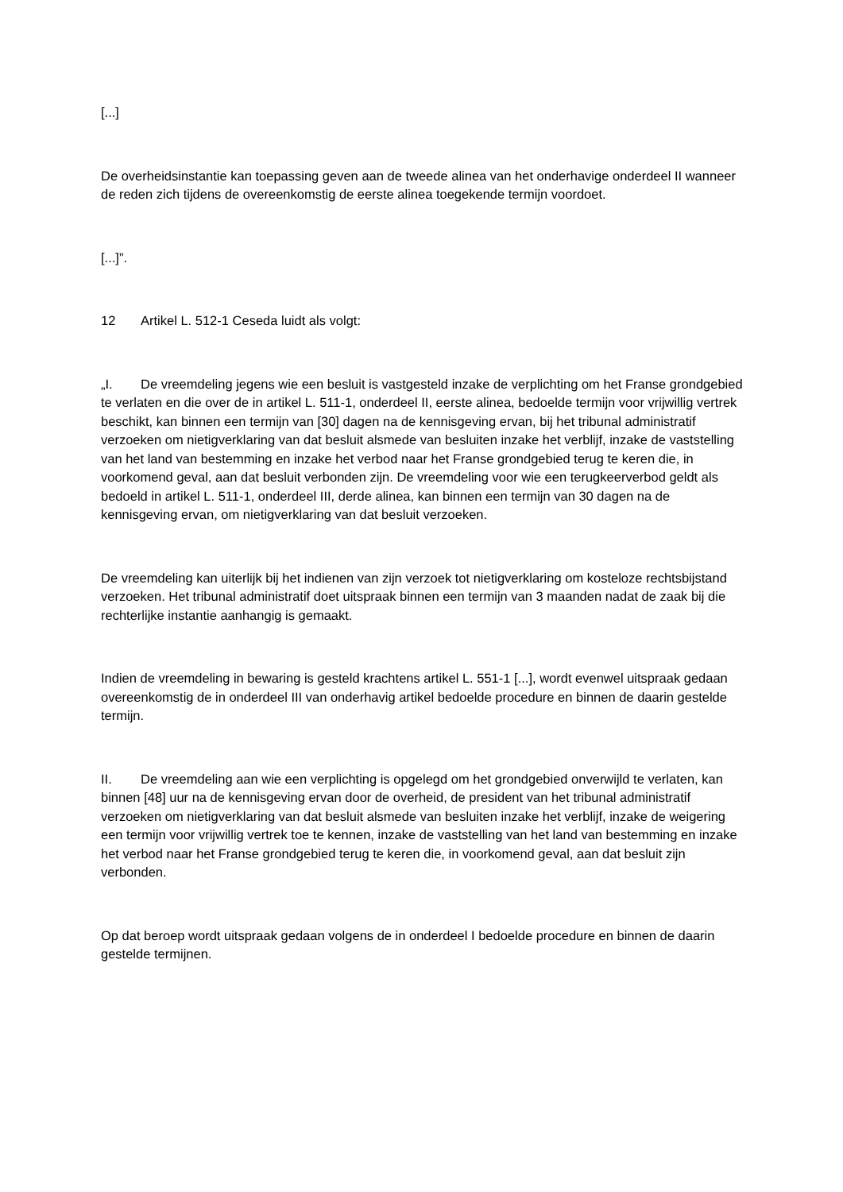[...]
De overheidsinstantie kan toepassing geven aan de tweede alinea van het onderhavige onderdeel II wanneer de reden zich tijdens de overeenkomstig de eerste alinea toegekende termijn voordoet.
[...]”.
12 Artikel L. 512‑1 Ceseda luidt als volgt:
„I. De vreemdeling jegens wie een besluit is vastgesteld inzake de verplichting om het Franse grondgebied te verlaten en die over de in artikel L. 511‑1, onderdeel II, eerste alinea, bedoelde termijn voor vrijwillig vertrek beschikt, kan binnen een termijn van [30] dagen na de kennisgeving ervan, bij het tribunal administratif verzoeken om nietigverklaring van dat besluit alsmede van besluiten inzake het verblijf, inzake de vaststelling van het land van bestemming en inzake het verbod naar het Franse grondgebied terug te keren die, in voorkomend geval, aan dat besluit verbonden zijn. De vreemdeling voor wie een terugkeerverbod geldt als bedoeld in artikel L. 511‑1, onderdeel III, derde alinea, kan binnen een termijn van 30 dagen na de kennisgeving ervan, om nietigverklaring van dat besluit verzoeken.
De vreemdeling kan uiterlijk bij het indienen van zijn verzoek tot nietigverklaring om kosteloze rechtsbijstand verzoeken. Het tribunal administratif doet uitspraak binnen een termijn van 3 maanden nadat de zaak bij die rechterlijke instantie aanhangig is gemaakt.
Indien de vreemdeling in bewaring is gesteld krachtens artikel L. 551‑1 [...], wordt evenwel uitspraak gedaan overeenkomstig de in onderdeel III van onderhavig artikel bedoelde procedure en binnen de daarin gestelde termijn.
II. De vreemdeling aan wie een verplichting is opgelegd om het grondgebied onverwijld te verlaten, kan binnen [48] uur na de kennisgeving ervan door de overheid, de president van het tribunal administratif verzoeken om nietigverklaring van dat besluit alsmede van besluiten inzake het verblijf, inzake de weigering een termijn voor vrijwillig vertrek toe te kennen, inzake de vaststelling van het land van bestemming en inzake het verbod naar het Franse grondgebied terug te keren die, in voorkomend geval, aan dat besluit zijn verbonden.
Op dat beroep wordt uitspraak gedaan volgens de in onderdeel I bedoelde procedure en binnen de daarin gestelde termijnen.